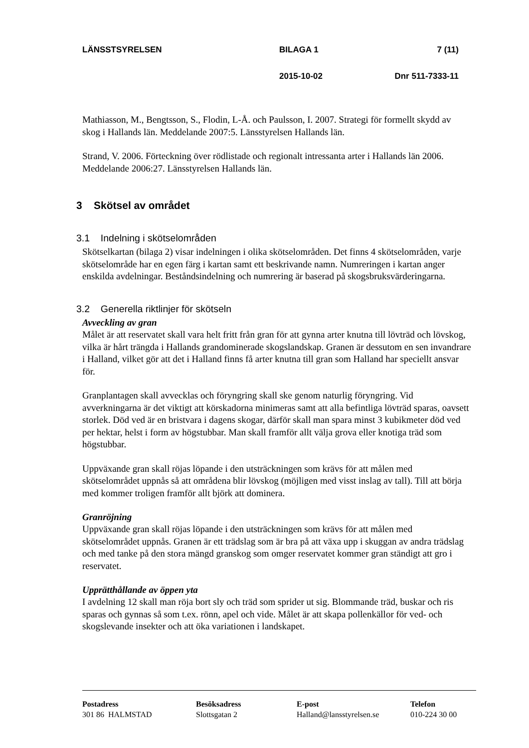| LÄNSSTSYRELSEN | BILAGA 1 | 7 (11) |
| | 2015-10-02 | Dnr 511-7333-11 |
Mathiasson, M., Bengtsson, S., Flodin, L-Å. och Paulsson, I. 2007. Strategi för formellt skydd av skog i Hallands län. Meddelande 2007:5. Länsstyrelsen Hallands län.
Strand, V. 2006. Förteckning över rödlistade och regionalt intressanta arter i Hallands län 2006. Meddelande 2006:27. Länsstyrelsen Hallands län.
3 Skötsel av området
3.1 Indelning i skötselområden
Skötselkartan (bilaga 2) visar indelningen i olika skötselområden. Det finns 4 skötselområden, varje skötselområde har en egen färg i kartan samt ett beskrivande namn. Numreringen i kartan anger enskilda avdelningar. Beståndsindelning och numrering är baserad på skogsbruksvärderingarna.
3.2 Generella riktlinjer för skötseln
Avveckling av gran
Målet är att reservatet skall vara helt fritt från gran för att gynna arter knutna till lövträd och lövskog, vilka är hårt trängda i Hallands grandominerade skogslandskap. Granen är dessutom en sen invandrare i Halland, vilket gör att det i Halland finns få arter knutna till gran som Halland har speciellt ansvar för.
Granplantagen skall avvecklas och föryngring skall ske genom naturlig föryngring. Vid avverkningarna är det viktigt att körskadorna minimeras samt att alla befintliga lövträd sparas, oavsett storlek. Död ved är en bristvara i dagens skogar, därför skall man spara minst 3 kubikmeter död ved per hektar, helst i form av högstubbar. Man skall framför allt välja grova eller knotiga träd som högstubbar.
Uppväxande gran skall röjas löpande i den utsträckningen som krävs för att målen med skötselområdet uppnås så att områdena blir lövskog (möjligen med visst inslag av tall). Till att börja med kommer troligen framför allt björk att dominera.
Granröjning
Uppväxande gran skall röjas löpande i den utsträckningen som krävs för att målen med skötselområdet uppnås. Granen är ett trädslag som är bra på att växa upp i skuggan av andra trädslag och med tanke på den stora mängd granskog som omger reservatet kommer gran ständigt att gro i reservatet.
Upprätthållande av öppen yta
I avdelning 12 skall man röja bort sly och träd som sprider ut sig. Blommande träd, buskar och ris sparas och gynnas så som t.ex. rönn, apel och vide. Målet är att skapa pollenkällor för ved- och skogslevande insekter och att öka variationen i landskapet.
| Postadress 301 86 HALMSTAD | Besöksadress Slottsgatan 2 | E-post Halland@lansstyrelsen.se | Telefon 010-224 30 00 |